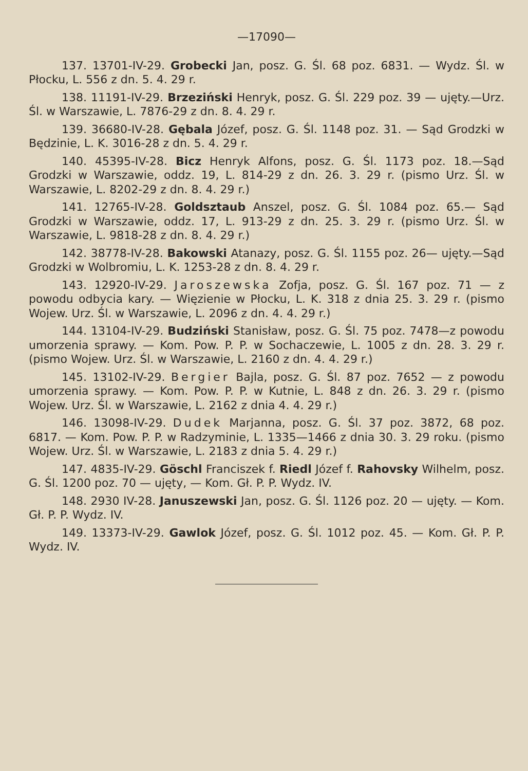—17090—
137. 13701-IV-29. Grobecki Jan, posz. G. Śl. 68 poz. 6831. — Wydz. Śl. w Płocku, L. 556 z dn. 5. 4. 29 r.
138. 11191-IV-29. Brzeziński Henryk, posz. G. Śl. 229 poz. 39 — ujęty.—Urz. Śl. w Warszawie, L. 7876-29 z dn. 8. 4. 29 r.
139. 36680-IV-28. Gębala Józef, posz. G. Śl. 1148 poz. 31. — Sąd Grodzki w Będzinie, L. K. 3016-28 z dn. 5. 4. 29 r.
140. 45395-IV-28. Bicz Henryk Alfons, posz. G. Śl. 1173 poz. 18.—Sąd Grodzki w Warszawie, oddz. 19, L. 814-29 z dn. 26. 3. 29 r. (pismo Urz. Śl. w Warszawie, L. 8202-29 z dn. 8. 4. 29 r.)
141. 12765-IV-28. Goldsztaub Anszel, posz. G. Śl. 1084 poz. 65.— Sąd Grodzki w Warszawie, oddz. 17, L. 913-29 z dn. 25. 3. 29 r. (pismo Urz. Śl. w Warszawie, L. 9818-28 z dn. 8. 4. 29 r.)
142. 38778-IV-28. Bakowski Atanazy, posz. G. Śl. 1155 poz. 26— ujęty.—Sąd Grodzki w Wolbromiu, L. K. 1253-28 z dn. 8. 4. 29 r.
143. 12920-IV-29. Jaroszewska Zofja, posz. G. Śl. 167 poz. 71 — z powodu odbycia kary. — Więzienie w Płocku, L. K. 318 z dnia 25. 3. 29 r. (pismo Wojew. Urz. Śl. w Warszawie, L. 2096 z dn. 4. 4. 29 r.)
144. 13104-IV-29. Budziński Stanisław, posz. G. Śl. 75 poz. 7478—z powodu umorzenia sprawy. — Kom. Pow. P. P. w Sochaczewie, L. 1005 z dn. 28. 3. 29 r. (pismo Wojew. Urz. Śl. w Warszawie, L. 2160 z dn. 4. 4. 29 r.)
145. 13102-IV-29. Bergier Bajla, posz. G. Śl. 87 poz. 7652 — z powodu umorzenia sprawy. — Kom. Pow. P. P. w Kutnie, L. 848 z dn. 26. 3. 29 r. (pismo Wojew. Urz. Śl. w Warszawie, L. 2162 z dnia 4. 4. 29 r.)
146. 13098-IV-29. Dudek Marjanna, posz. G. Śl. 37 poz. 3872, 68 poz. 6817. — Kom. Pow. P. P. w Radzyminie, L. 1335—1466 z dnia 30. 3. 29 roku. (pismo Wojew. Urz. Śl. w Warszawie, L. 2183 z dnia 5. 4. 29 r.)
147. 4835-IV-29. Göschl Franciszek f. Riedl Józef f. Rahovsky Wilhelm, posz. G. Śl. 1200 poz. 70 — ujęty, — Kom. Gł. P. P. Wydz. IV.
148. 2930 IV-28. Januszewski Jan, posz. G. Śl. 1126 poz. 20 — ujęty. — Kom. Gł. P. P. Wydz. IV.
149. 13373-IV-29. Gawlok Józef, posz. G. Śl. 1012 poz. 45. — Kom. Gł. P. P. Wydz. IV.